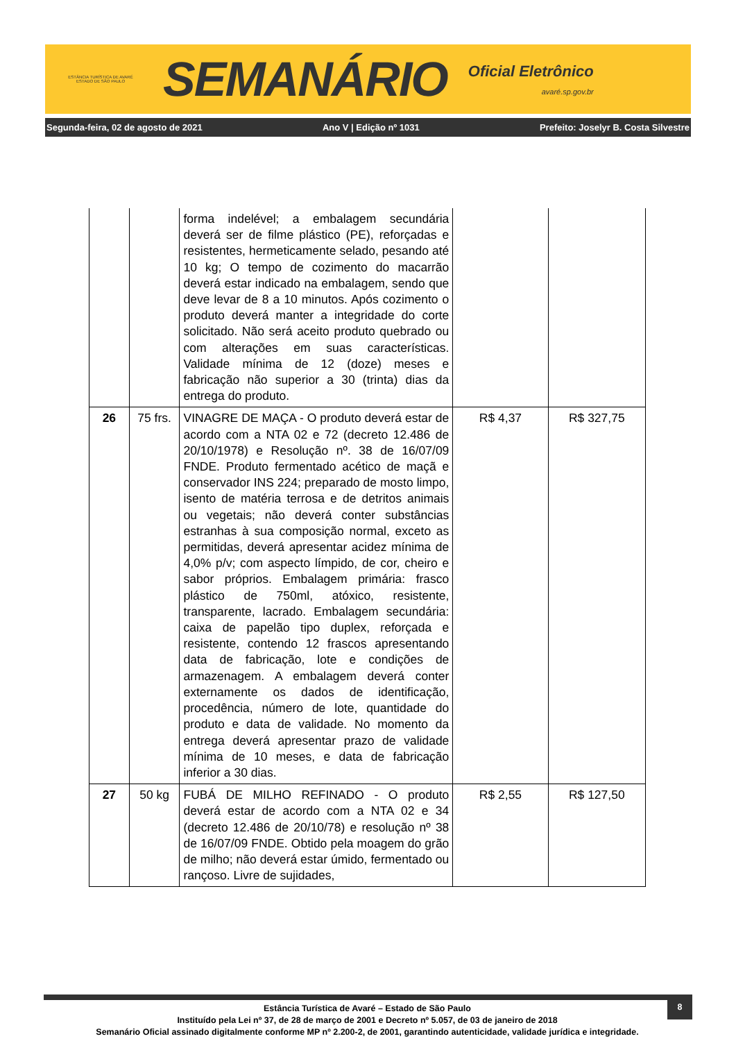ESTÂNCIA TURÍSTICA DE AVARÉ
ESTADO DE SÃO PAULO
SEMANÁRIO
Oficial Eletrônico
avaré.sp.gov.br
Segunda-feira, 02 de agosto de 2021
Ano V | Edição nº 1031
Prefeito: Joselyr B. Costa Silvestre
| | | forma indelével; a embalagem secundária deverá ser de filme plástico (PE), reforçadas e resistentes, hermeticamente selado, pesando até 10 kg; O tempo de cozimento do macarrão deverá estar indicado na embalagem, sendo que deve levar de 8 a 10 minutos. Após cozimento o produto deverá manter a integridade do corte solicitado. Não será aceito produto quebrado ou com alterações em suas características. Validade mínima de 12 (doze) meses e fabricação não superior a 30 (trinta) dias da entrega do produto. | | |
| 26 | 75 frs. | VINAGRE DE MAÇA - O produto deverá estar de acordo com a NTA 02 e 72 (decreto 12.486 de 20/10/1978) e Resolução nº. 38 de 16/07/09 FNDE. Produto fermentado acético de maçã e conservador INS 224; preparado de mosto limpo, isento de matéria terrosa e de detritos animais ou vegetais; não deverá conter substâncias estranhas à sua composição normal, exceto as permitidas, deverá apresentar acidez mínima de 4,0% p/v; com aspecto límpido, de cor, cheiro e sabor próprios. Embalagem primária: frasco plástico de 750ml, atóxico, resistente, transparente, lacrado. Embalagem secundária: caixa de papelão tipo duplex, reforçada e resistente, contendo 12 frascos apresentando data de fabricação, lote e condições de armazenagem. A embalagem deverá conter externamente os dados de identificação, procedência, número de lote, quantidade do produto e data de validade. No momento da entrega deverá apresentar prazo de validade mínima de 10 meses, e data de fabricação inferior a 30 dias. | R$ 4,37 | R$ 327,75 |
| 27 | 50 kg | FUBÁ DE MILHO REFINADO - O produto deverá estar de acordo com a NTA 02 e 34 (decreto 12.486 de 20/10/78) e resolução nº 38 de 16/07/09 FNDE. Obtido pela moagem do grão de milho; não deverá estar úmido, fermentado ou rançoso. Livre de sujidades, | R$ 2,55 | R$ 127,50 |
8
Estância Turística de Avaré – Estado de São Paulo
Instituído pela Lei nº 37, de 28 de março de 2001 e Decreto nº 5.057, de 03 de janeiro de 2018
Semanário Oficial assinado digitalmente conforme MP nº 2.200-2, de 2001, garantindo autenticidade, validade jurídica e integridade.